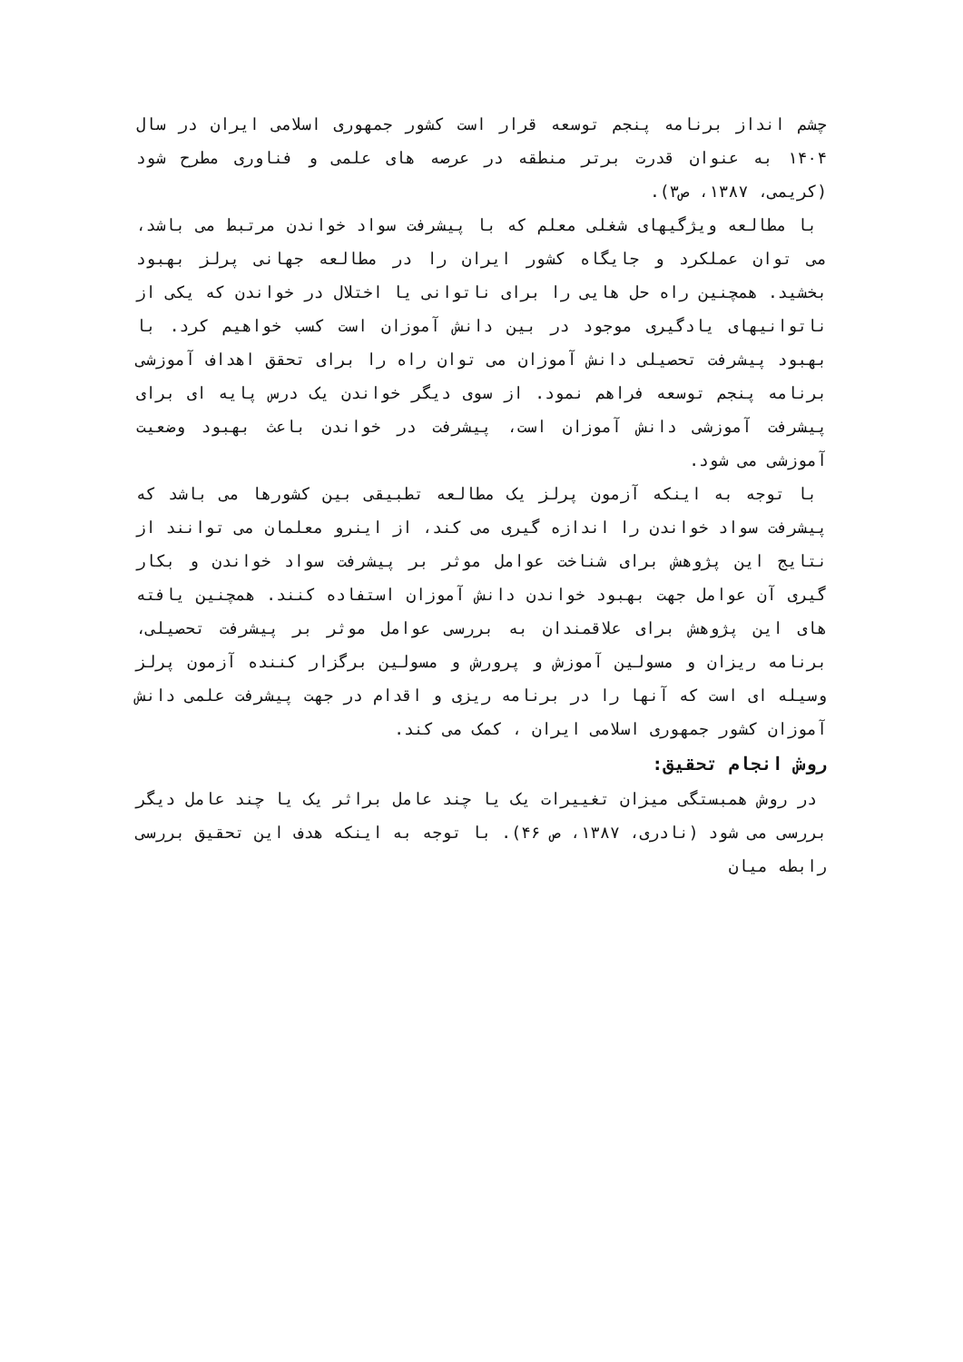چشم انداز برنامه پنجم توسعه قرار است کشور جمهوری اسلامی ایران در سال ۱۴۰۴ به عنوان قدرت برتر منطقه در عرصه های علمی و فناوری مطرح شود (کریمی، ۱۳۸۷، ص۳).
با مطالعه ویژگیهای شغلی معلم که با پیشرفت سواد خواندن مرتبط می باشد، می توان عملکرد و جایگاه کشور ایران را در مطالعه جهانی پرلز بهبود بخشید. همچنین راه حل هایی را برای ناتوانی یا اختلال در خواندن که یکی از ناتوانیهای یادگیری موجود در بین دانش آموزان است کسب خواهیم کرد. با بهبود پیشرفت تحصیلی دانش آموزان می توان راه را برای تحقق اهداف آموزشی برنامه پنجم توسعه فراهم نمود. از سوی دیگر خواندن یک درس پایه ای برای پیشرفت آموزشی دانش آموزان است، پیشرفت در خواندن باعث بهبود وضعیت آموزشی می شود.
با توجه به اینکه آزمون پرلز یک مطالعه تطبیقی بین کشورها می باشد که پیشرفت سواد خواندن را اندازه گیری می کند، از اینرو معلمان می توانند از نتایج این پژوهش برای شناخت عوامل موثر بر پیشرفت سواد خواندن و بکار گیری آن عوامل جهت بهبود خواندن دانش آموزان استفاده کنند. همچنین یافته های این پژوهش برای علاقمندان به بررسی عوامل موثر بر پیشرفت تحصیلی، برنامه ریزان و مسولین آموزش و پرورش و مسولین برگزار کننده آزمون پرلز وسیله ای است که آنها را در برنامه ریزی و اقدام در جهت پیشرفت علمی دانش آموزان کشور جمهوری اسلامی ایران ، کمک می کند.
روش انجام تحقیق:
در روش همبستگی میزان تغییرات یک یا چند عامل براثر یک یا چند عامل دیگر بررسی می شود (نادری، ۱۳۸۷، ص ۴۶). با توجه به اینکه هدف این تحقیق بررسی رابطه میان